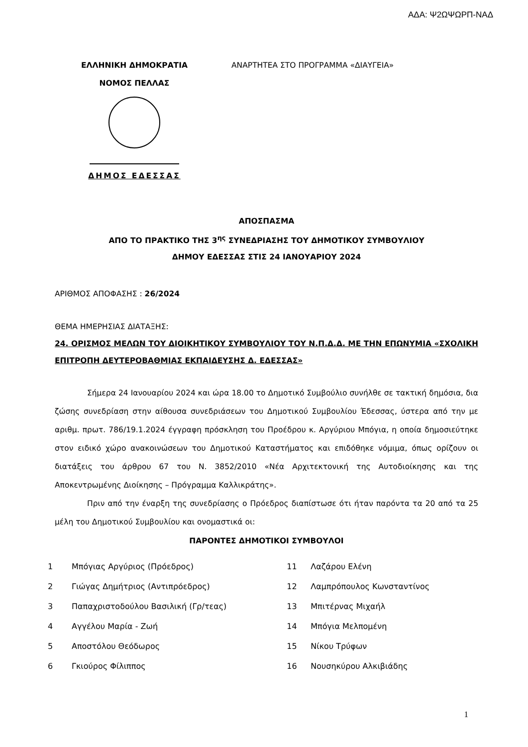ΑΔΑ: Ψ2ΩΨΩΡΠ-ΝΑΔ
ΕΛΛΗΝΙΚΗ ΔΗΜΟΚΡΑΤΙΑ
ΝΟΜΟΣ ΠΕΛΛΑΣ
ΔΗΜΟΣ ΕΔΕΣΣΑΣ
ΑΝΑΡΤΗΤΕΑ ΣΤΟ ΠΡΟΓΡΑΜΜΑ «ΔΙΑΥΓΕΙΑ»
ΑΠΟΣΠΑΣΜΑ
ΑΠΟ ΤΟ ΠΡΑΚΤΙΚΟ ΤΗΣ 3<sup>ης</sup> ΣΥΝΕΔΡΙΑΣΗΣ ΤΟΥ ΔΗΜΟΤΙΚΟΥ ΣΥΜΒΟΥΛΙΟΥ
ΔΗΜΟΥ ΕΔΕΣΣΑΣ ΣΤΙΣ 24 ΙΑΝΟΥΑΡΙΟΥ 2024
ΑΡΙΘΜΟΣ ΑΠΟΦΑΣΗΣ : 26/2024
ΘΕΜΑ ΗΜΕΡΗΣΙΑΣ ΔΙΑΤΑΞΗΣ:
24. ΟΡΙΣΜΟΣ ΜΕΛΩΝ ΤΟΥ ΔΙΟΙΚΗΤΙΚΟΥ ΣΥΜΒΟΥΛΙΟΥ ΤΟΥ Ν.Π.Δ.Δ. ΜΕ ΤΗΝ ΕΠΩΝΥΜΙΑ «ΣΧΟΛΙΚΗ ΕΠΙΤΡΟΠΗ ΔΕΥΤΕΡΟΒΑΘΜΙΑΣ ΕΚΠΑΙΔΕΥΣΗΣ Δ. ΕΔΕΣΣΑΣ»
Σήμερα 24 Ιανουαρίου 2024 και ώρα 18.00 το Δημοτικό Συμβούλιο συνήλθε σε τακτική δημόσια, δια ζώσης συνεδρίαση στην αίθουσα συνεδριάσεων του Δημοτικού Συμβουλίου Έδεσσας, ύστερα από την με αριθμ. πρωτ. 786/19.1.2024 έγγραφη πρόσκληση του Προέδρου κ. Αργύριου Μπόγια, η οποία δημοσιεύτηκε στον ειδικό χώρο ανακοινώσεων του Δημοτικού Καταστήματος και επιδόθηκε νόμιμα, όπως ορίζουν οι διατάξεις του άρθρου 67 του Ν. 3852/2010 «Νέα Αρχιτεκτονική της Αυτοδιοίκησης και της Αποκεντρωμένης Διοίκησης – Πρόγραμμα Καλλικράτης».
Πριν από την έναρξη της συνεδρίασης ο Πρόεδρος διαπίστωσε ότι ήταν παρόντα τα 20 από τα 25 μέλη του Δημοτικού Συμβουλίου και ονομαστικά οι:
ΠΑΡΟΝΤΕΣ ΔΗΜΟΤΙΚΟΙ ΣΥΜΒΟΥΛΟΙ
| 1 | Μπόγιας Αργύριος (Πρόεδρος) | 11 | Λαζάρου Ελένη |
| 2 | Γιώγας Δημήτριος (Αντιπρόεδρος) | 12 | Λαμπρόπουλος Κωνσταντίνος |
| 3 | Παπαχριστοδούλου Βασιλική (Γρ/τεας) | 13 | Μπιτέρνας Μιχαήλ |
| 4 | Αγγέλου Μαρία - Ζωή | 14 | Μπόγια Μελπομένη |
| 5 | Αποστόλου Θεόδωρος | 15 | Νίκου Τρύφων |
| 6 | Γκιούρος Φίλιππος | 16 | Νουσηκύρου Αλκιβιάδης |
1